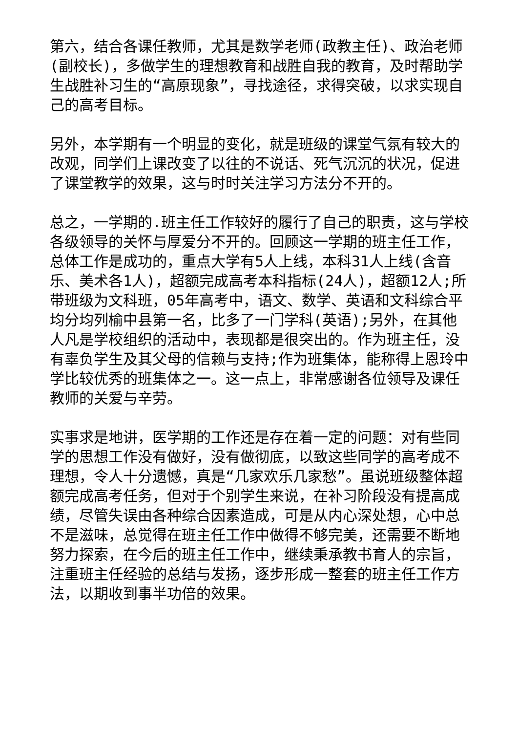第六，结合各课任教师，尤其是数学老师(政教主任)、政治老师(副校长)，多做学生的理想教育和战胜自我的教育，及时帮助学生战胜补习生的“高原现象”，寻找途径，求得突破，以求实现自己的高考目标。
另外，本学期有一个明显的变化，就是班级的课堂气氛有较大的改观，同学们上课改变了以往的不说话、死气沉沉的状况，促进了课堂教学的效果，这与时时关注学习方法分不开的。
总之，一学期的.班主任工作较好的履行了自己的职责，这与学校各级领导的关怀与厚爱分不开的。回顾这一学期的班主任工作，总体工作是成功的，重点大学有5人上线，本科31人上线(含音乐、美术各1人)，超额完成高考本科指标(24人)，超额12人;所带班级为文科班，05年高考中，语文、数学、英语和文科综合平均分均列榆中县第一名，比多了一门学科(英语);另外，在其他人凡是学校组织的活动中，表现都是很突出的。作为班主任，没有辜负学生及其父母的信赖与支持;作为班集体，能称得上恩玲中学比较优秀的班集体之一。这一点上，非常感谢各位领导及课任教师的关爱与辛劳。
实事求是地讲，医学期的工作还是存在着一定的问题：对有些同学的思想工作没有做好，没有做彻底，以致这些同学的高考成不理想，令人十分遗憾，真是“几家欢乐几家愁”。虽说班级整体超额完成高考任务，但对于个别学生来说，在补习阶段没有提高成绩，尽管失误由各种综合因素造成，可是从内心深处想，心中总不是滋味，总觉得在班主任工作中做得不够完美，还需要不断地努力探索，在今后的班主任工作中，继续秉承教书育人的宗旨，注重班主任经验的总结与发扬，逐步形成一整套的班主任工作方法，以期收到事半功倍的效果。